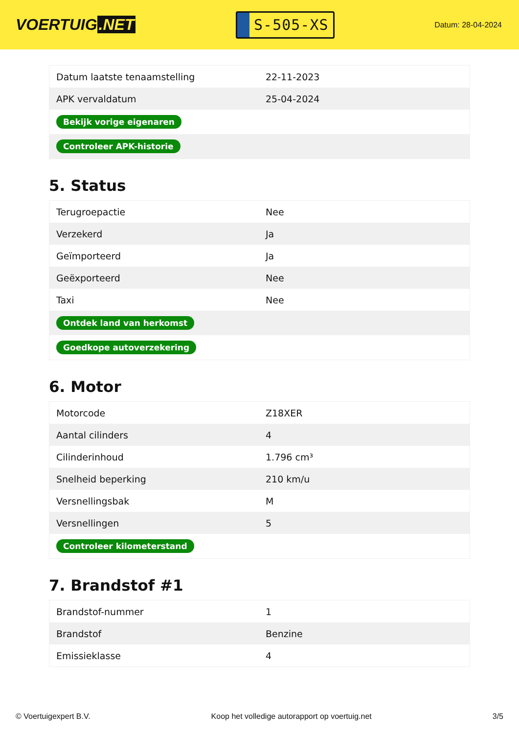VOERTUIG.NET
S-505-XS
Datum: 28-04-2024
| Datum laatste tenaamstelling | 22-11-2023 |
| APK vervaldatum | 25-04-2024 |
| Bekijk vorige eigenaren | |
| Controleer APK-historie | |
5. Status
| Terugroepactie | Nee |
| Verzekerd | Ja |
| Geïmporteerd | Ja |
| Geëxporteerd | Nee |
| Taxi | Nee |
| Ontdek land van herkomst | |
| Goedkope autoverzekering | |
6. Motor
| Motorcode | Z18XER |
| Aantal cilinders | 4 |
| Cilinderinhoud | 1.796 cm³ |
| Snelheid beperking | 210 km/u |
| Versnellingsbak | M |
| Versnellingen | 5 |
| Controleer kilometerstand | |
7. Brandstof #1
| Brandstof-nummer | 1 |
| Brandstof | Benzine |
| Emissieklasse | 4 |
© Voertuigexpert B.V. Koop het volledige autorapport op voertuig.net 3/5